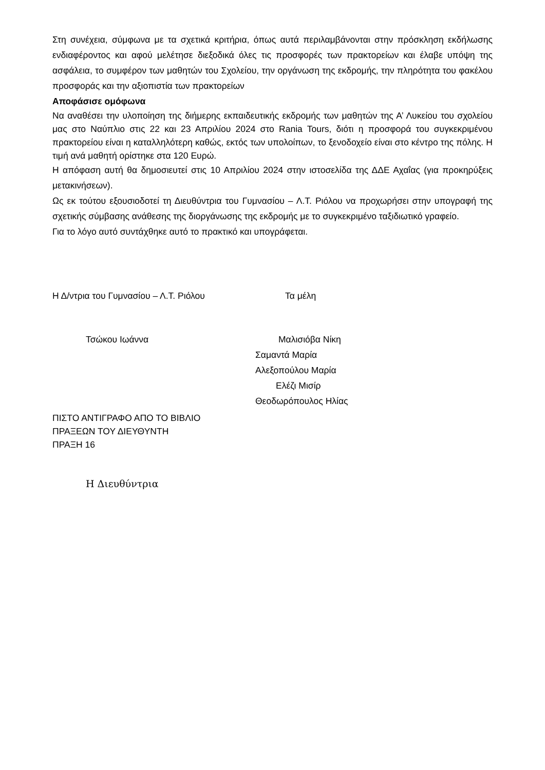Στη συνέχεια, σύμφωνα με τα σχετικά κριτήρια, όπως αυτά περιλαμβάνονται στην πρόσκληση εκδήλωσης ενδιαφέροντος και αφού μελέτησε διεξοδικά όλες τις προσφορές των πρακτορείων και έλαβε υπόψη της ασφάλεια, το συμφέρον των μαθητών του Σχολείου, την οργάνωση της εκδρομής, την πληρότητα του φακέλου προσφοράς και την αξιοπιστία των πρακτορείων
Αποφάσισε ομόφωνα
Να αναθέσει την υλοποίηση της διήμερης εκπαιδευτικής εκδρομής των μαθητών της Α’ Λυκείου του σχολείου μας στο Ναύπλιο στις 22 και 23 Απριλίου 2024 στο Rania Tours, διότι η προσφορά του συγκεκριμένου πρακτορείου είναι η καταλληλότερη καθώς, εκτός των υπολοίπων, το ξενοδοχείο είναι στο κέντρο της πόλης. Η τιμή ανά μαθητή ορίστηκε στα 120 Ευρώ.
Η απόφαση αυτή θα δημοσιευτεί στις 10 Απριλίου 2024 στην ιστοσελίδα της ΔΔΕ Αχαΐας (για προκηρύξεις μετακινήσεων).
Ως εκ τούτου εξουσιοδοτεί τη Διευθύντρια του Γυμνασίου – Λ.Τ. Ριόλου να προχωρήσει στην υπογραφή της σχετικής σύμβασης ανάθεσης της διοργάνωσης της εκδρομής με το συγκεκριμένο ταξιδιωτικό γραφείο.
Για το λόγο αυτό συντάχθηκε αυτό το πρακτικό και υπογράφεται.
Η Δ/ντρια του Γυμνασίου – Λ.Τ. Ριόλου Τα μέλη
Τσώκου Ιωάννα Μαλισιόβα Νίκη
Σαμαντά Μαρία
Αλεξοπούλου Μαρία
Ελέζι Μισίρ
Θεοδωρόπουλος Ηλίας
ΠΙΣΤΟ ΑΝΤΙΓΡΑΦΟ ΑΠΟ ΤΟ ΒΙΒΛΙΟ
ΠΡΑΞΕΩΝ ΤΟΥ ΔΙΕΥΘΥΝΤΗ
ΠΡΑΞΗ 16
Η Διευθύντρια